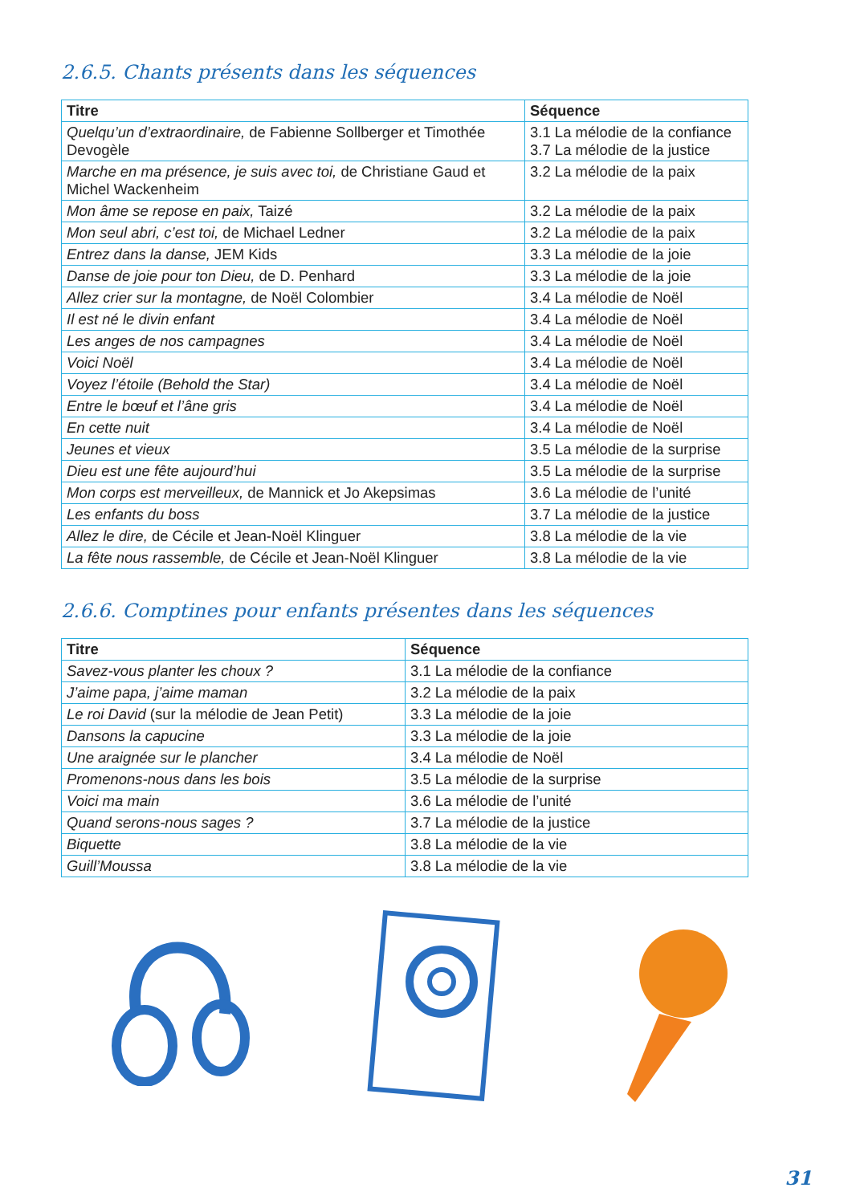2.6.5. Chants présents dans les séquences
| Titre | Séquence |
| --- | --- |
| Quelqu’un d’extraordinaire, de Fabienne Sollberger et Timothée Devogèle | 3.1 La mélodie de la confiance 3.7 La mélodie de la justice |
| Marche en ma présence, je suis avec toi, de Christiane Gaud et Michel Wackenheim | 3.2 La mélodie de la paix |
| Mon âme se repose en paix, Taizé | 3.2 La mélodie de la paix |
| Mon seul abri, c’est toi, de Michael Ledner | 3.2 La mélodie de la paix |
| Entrez dans la danse, JEM Kids | 3.3 La mélodie de la joie |
| Danse de joie pour ton Dieu, de D. Penhard | 3.3 La mélodie de la joie |
| Allez crier sur la montagne, de Noël Colombier | 3.4 La mélodie de Noël |
| Il est né le divin enfant | 3.4 La mélodie de Noël |
| Les anges de nos campagnes | 3.4 La mélodie de Noël |
| Voici Noël | 3.4 La mélodie de Noël |
| Voyez l’étoile (Behold the Star) | 3.4 La mélodie de Noël |
| Entre le bœuf et l’âne gris | 3.4 La mélodie de Noël |
| En cette nuit | 3.4 La mélodie de Noël |
| Jeunes et vieux | 3.5 La mélodie de la surprise |
| Dieu est une fête aujourd’hui | 3.5 La mélodie de la surprise |
| Mon corps est merveilleux, de Mannick et Jo Akepsimas | 3.6 La mélodie de l’unité |
| Les enfants du boss | 3.7 La mélodie de la justice |
| Allez le dire, de Cécile et Jean-Noël Klinguer | 3.8 La mélodie de la vie |
| La fête nous rassemble, de Cécile et Jean-Noël Klinguer | 3.8 La mélodie de la vie |
2.6.6. Comptines pour enfants présentes dans les séquences
| Titre | Séquence |
| --- | --- |
| Savez-vous planter les choux ? | 3.1 La mélodie de la confiance |
| J’aime papa, j’aime maman | 3.2 La mélodie de la paix |
| Le roi David (sur la mélodie de Jean Petit) | 3.3 La mélodie de la joie |
| Dansons la capucine | 3.3 La mélodie de la joie |
| Une araignée sur le plancher | 3.4 La mélodie de Noël |
| Promenons-nous dans les bois | 3.5 La mélodie de la surprise |
| Voici ma main | 3.6 La mélodie de l’unité |
| Quand serons-nous sages ? | 3.7 La mélodie de la justice |
| Biquette | 3.8 La mélodie de la vie |
| Guill’Moussa | 3.8 La mélodie de la vie |
31